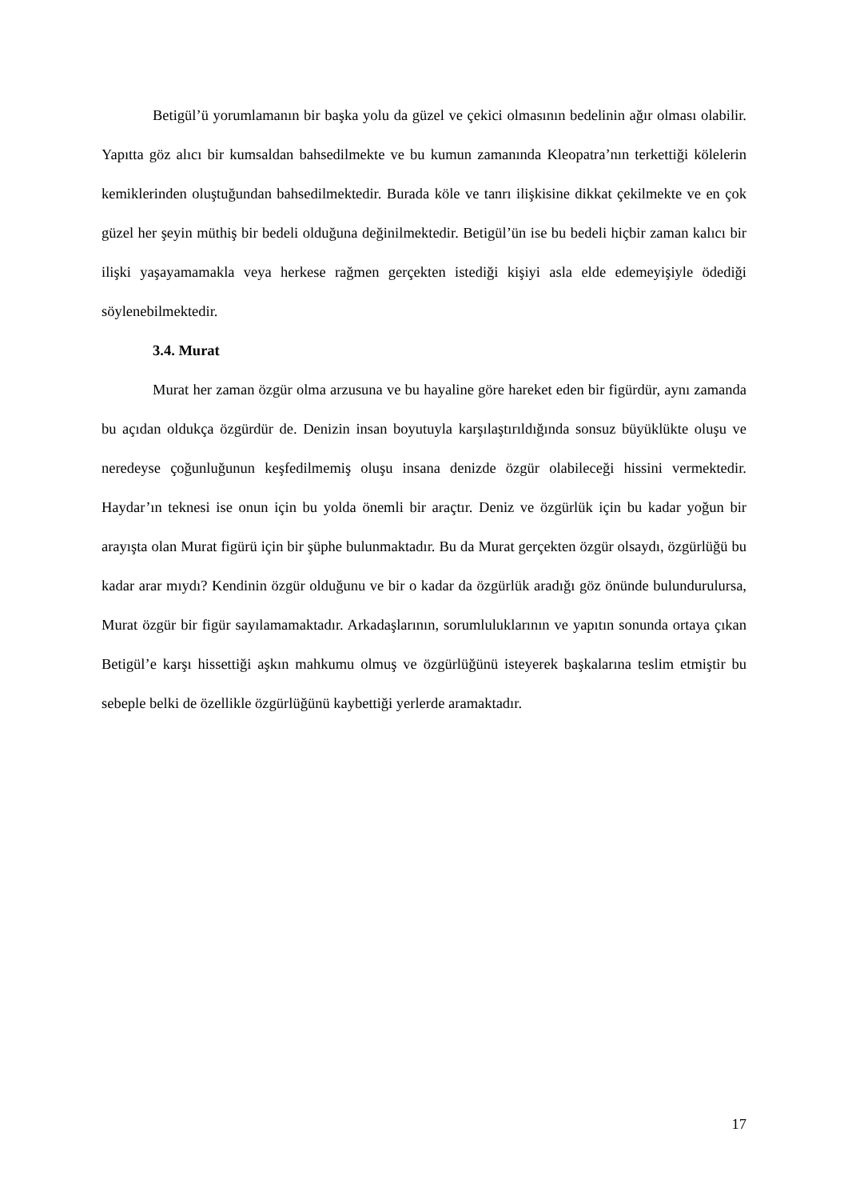Betigül’ü yorumlamanın bir başka yolu da güzel ve çekici olmasının bedelinin ağır olması olabilir. Yapıtta göz alıcı bir kumsaldan bahsedilmekte ve bu kumun zamanında Kleopatra’nın terkettiği kölelerin kemiklerinden oluştuğundan bahsedilmektedir. Burada köle ve tanrı ilişkisine dikkat çekilmekte ve en çok güzel her şeyin müthiş bir bedeli olduğuna değinilmektedir. Betigül’ün ise bu bedeli hiçbir zaman kalıcı bir ilişki yaşayamamakla veya herkese rağmen gerçekten istediği kişiyi asla elde edemeyişiyle ödediği söylenebilmektedir.
3.4. Murat
Murat her zaman özgür olma arzusuna ve bu hayaline göre hareket eden bir figürdür, aynı zamanda bu açıdan oldukça özgürdür de. Denizin insan boyutuyla karşılaştırıldığında sonsuz büyüklükte oluşu ve neredeyse çoğunluğunun keşfedilmemiş oluşu insana denizde özgür olabileceği hissini vermektedir. Haydar’ın teknesi ise onun için bu yolda önemli bir araçtır. Deniz ve özgürlük için bu kadar yoğun bir arayışta olan Murat figürü için bir şüphe bulunmaktadır. Bu da Murat gerçekten özgür olsaydı, özgürlüğü bu kadar arar mıydı? Kendinin özgür olduğunu ve bir o kadar da özgürlük aradığı göz önünde bulundurulursa, Murat özgür bir figür sayılamamaktadır. Arkadaşlarının, sorumluluklarının ve yapıtın sonunda ortaya çıkan Betigül’e karşı hissettiği aşkın mahkumu olmuş ve özgürlüğünü isteyerek başkalarına teslim etmiştir bu sebeple belki de özellikle özgürlüğünü kaybettiği yerlerde aramaktadır.
17